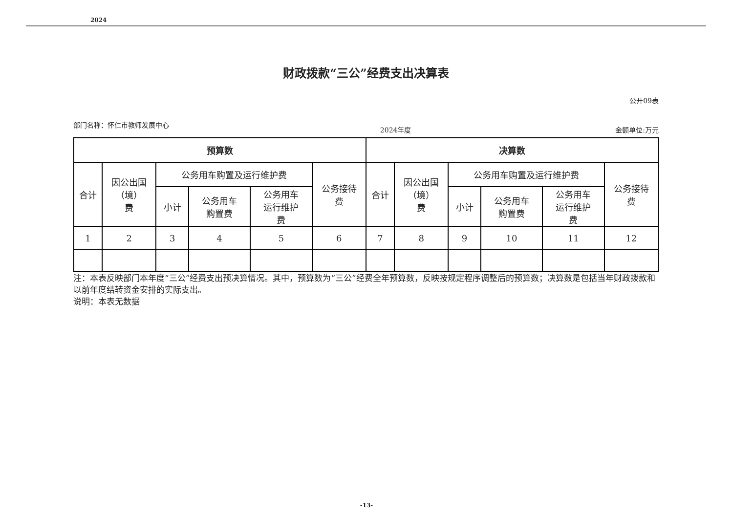2024
财政拨款“三公”经费支出决算表
公开09表
部门名称：怀仁市教师发展中心
2024年度 金额单位:万元
| 预算数 | | | | | | 决算数 | | | | | |
| --- | --- | --- | --- | --- | --- | --- | --- | --- | --- | --- | --- |
| 合计 | 因公出国 （境） 费 | 公务用车购置及运行维护费 | | | 公务接待 费 | 合计 | 因公出国 （境） 费 | 公务用车购置及运行维护费 | | | 公务接待 费 |
| | | 小计 | 公务用车 购置费 | 公务用车 运行维护 费 | | | | 小计 | 公务用车 购置费 | 公务用车 运行维护 费 | |
| 1 | 2 | 3 | 4 | 5 | 6 | 7 | 8 | 9 | 10 | 11 | 12 |
注：本表反映部门本年度“三公”经费支出预决算情况。其中，预算数为“三公”经费全年预算数，反映按规定程序调整后的预算数；决算数是包括当年财政拨款和以前年度结转资金安排的实际支出。
说明：本表无数据
-13-